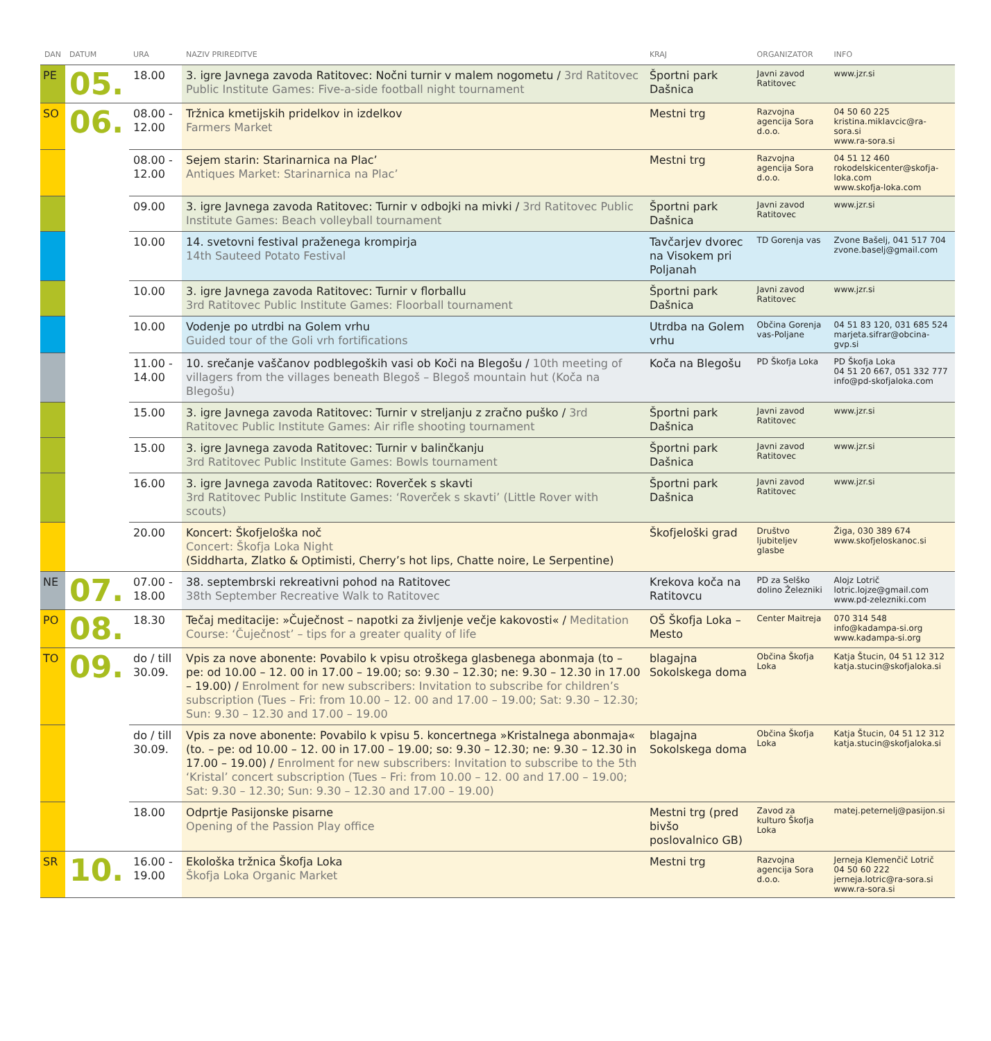| DAN | DATUM | URA | NAZIV PRIREDITVE | KRAJ | ORGANIZATOR | INFO |
| --- | --- | --- | --- | --- | --- | --- |
| PE | 05. | 18.00 | 3. igre Javnega zavoda Ratitovec: Nočni turnir v malem nogometu / 3rd Ratitovec Public Institute Games: Five-a-side football night tournament | Športni park Dašnica | Javni zavod Ratitovec | www.jzr.si |
| SO | 06. | 08.00 - 12.00 | Tržnica kmetijskih pridelkov in izdelkov Farmers Market | Mestni trg | Razvojna agencija Sora d.o.o. | 04 50 60 225 kristina.miklavcic@ra-sora.si www.ra-sora.si |
| | | 08.00 - 12.00 | Sejem starin: Starinarnica na Plac’ Antiques Market: Starinarnica na Plac’ | Mestni trg | Razvojna agencija Sora d.o.o. | 04 51 12 460 rokodelskicenter@skofja-loka.com www.skofja-loka.com |
| | | 09.00 | 3. igre Javnega zavoda Ratitovec: Turnir v odbojki na mivki / 3rd Ratitovec Public Institute Games: Beach volleyball tournament | Športni park Dašnica | Javni zavod Ratitovec | www.jzr.si |
| | | 10.00 | 14. svetovni festival praženega krompirja 14th Sauteed Potato Festival | Tavčarjev dvorec na Visokem pri Poljanah | TD Gorenja vas | Zvone Bašelj, 041 517 704 zvone.baselj@gmail.com |
| | | 10.00 | 3. igre Javnega zavoda Ratitovec: Turnir v florballu 3rd Ratitovec Public Institute Games: Floorball tournament | Športni park Dašnica | Javni zavod Ratitovec | www.jzr.si |
| | | 10.00 | Vodenje po utrdbi na Golem vrhu Guided tour of the Goli vrh fortifications | Utrdba na Golem vrhu | Občina Gorenja vas-Poljane | 04 51 83 120, 031 685 524 marjeta.sifrar@obcina-gvp.si |
| | | 11.00 - 14.00 | 10. srečanje vaščanov podblegoških vasi ob Koči na Blegošu / 10th meeting of villagers from the villages beneath Blegoš – Blegoš mountain hut (Koča na Blegošu) | Koča na Blegošu | PD Škofja Loka | PD Škofja Loka 04 51 20 667, 051 332 777 info@pd-skofjaloka.com |
| | | 15.00 | 3. igre Javnega zavoda Ratitovec: Turnir v streljanju z zračno puško / 3rd Ratitovec Public Institute Games: Air rifle shooting tournament | Športni park Dašnica | Javni zavod Ratitovec | www.jzr.si |
| | | 15.00 | 3. igre Javnega zavoda Ratitovec: Turnir v balinčkanju 3rd Ratitovec Public Institute Games: Bowls tournament | Športni park Dašnica | Javni zavod Ratitovec | www.jzr.si |
| | | 16.00 | 3. igre Javnega zavoda Ratitovec: Roverček s skavti 3rd Ratitovec Public Institute Games: ‘Roverček s skavti’ (Little Rover with scouts) | Športni park Dašnica | Javni zavod Ratitovec | www.jzr.si |
| | | 20.00 | Koncert: Škofjeloška noč Concert: Škofja Loka Night (Siddharta, Zlatko & Optimisti, Cherry’s hot lips, Chatte noire, Le Serpentine) | Škofjeloški grad | Društvo ljubiteljev glasbe | Žiga, 030 389 674 www.skofjeloskanoc.si |
| NE | 07. | 07.00 - 18.00 | 38. septembrski rekreativni pohod na Ratitovec 38th September Recreative Walk to Ratitovec | Krekova koča na Ratitovcu | PD za Selško dolino Železniki | Alojz Lotrič lotric.lojze@gmail.com www.pd-zelezniki.com |
| PO | 08. | 18.30 | Tečaj meditacije: »Čuječnost – napotki za življenje večje kakovosti« / Meditation Course: ‘Čuječnost’ – tips for a greater quality of life | OŠ Škofja Loka – Mesto | Center Maitreja | 070 314 548 info@kadampa-si.org www.kadampa-si.org |
| TO | 09. | do / till 30.09. | Vpis za nove abonente: Povabilo k vpisu otroškega glasbenega abonmaja (to – pe: od 10.00 – 12. 00 in 17.00 – 19.00; so: 9.30 – 12.30; ne: 9.30 – 12.30 in 17.00 – 19.00) / Enrolment for new subscribers: Invitation to subscribe for children’s subscription (Tues – Fri: from 10.00 – 12. 00 and 17.00 – 19.00; Sat: 9.30 – 12.30; Sun: 9.30 – 12.30 and 17.00 – 19.00 | blagajna Sokolskega doma | Občina Škofja Loka | Katja Štucin, 04 51 12 312 katja.stucin@skofjaloka.si |
| | | do / till 30.09. | Vpis za nove abonente: Povabilo k vpisu 5. koncertnega »Kristalnega abonmaja« (to. – pe: od 10.00 – 12. 00 in 17.00 – 19.00; so: 9.30 – 12.30; ne: 9.30 – 12.30 in 17.00 – 19.00) / Enrolment for new subscribers: Invitation to subscribe to the 5th ‘Kristal’ concert subscription (Tues – Fri: from 10.00 – 12. 00 and 17.00 – 19.00; Sat: 9.30 – 12.30; Sun: 9.30 – 12.30 and 17.00 – 19.00) | blagajna Sokolskega doma | Občina Škofja Loka | Katja Štucin, 04 51 12 312 katja.stucin@skofjaloka.si |
| | | 18.00 | Odprtje Pasijonske pisarne Opening of the Passion Play office | Mestni trg (pred bivšo poslovalnico GB) | Zavod za kulturo Škofja Loka | matej.peternelj@pasijon.si |
| SR | 10. | 16.00 - 19.00 | Ekološka tržnica Škofja Loka Škofja Loka Organic Market | Mestni trg | Razvojna agencija Sora d.o.o. | Jerneja Klemenčič Lotrič 04 50 60 222 jerneja.lotric@ra-sora.si www.ra-sora.si |